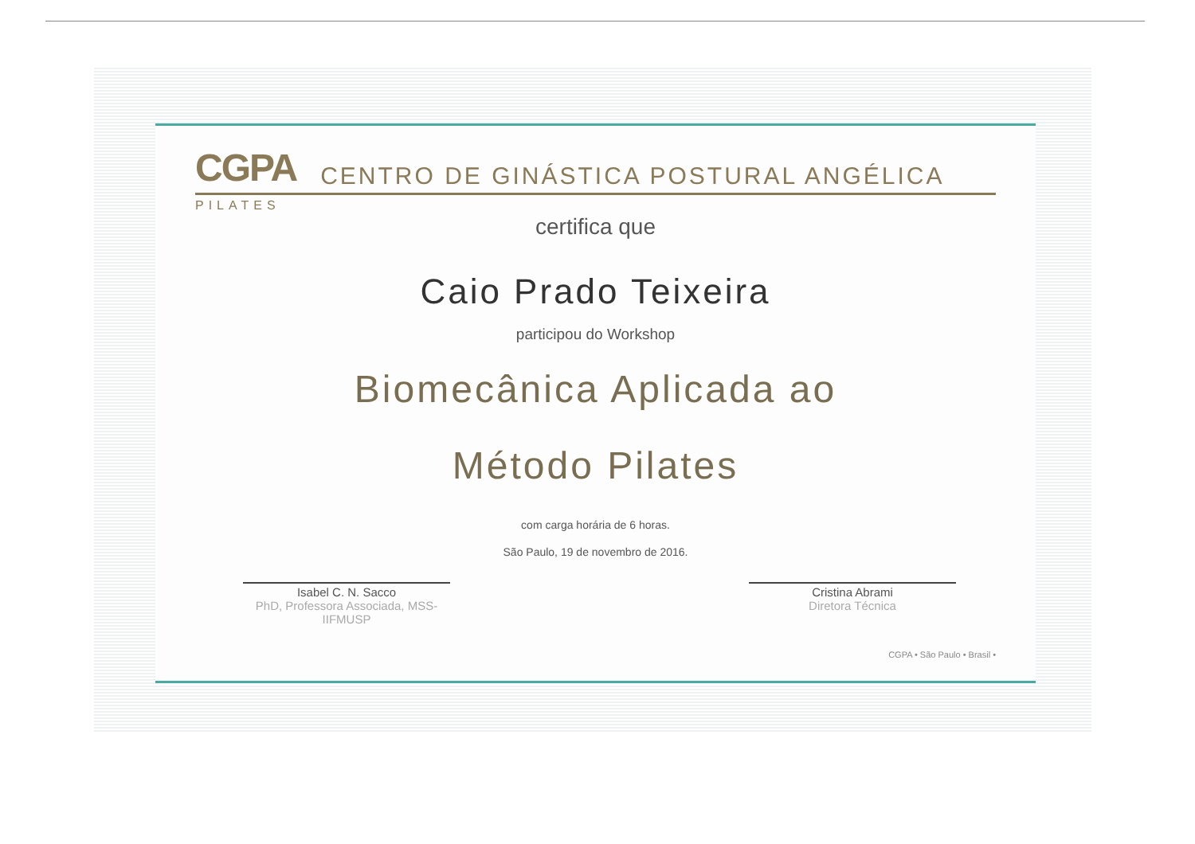CGPA
CENTRO DE GINÁSTICA POSTURAL ANGÉLICA
PILATES
certifica que
Caio Prado Teixeira
participou do Workshop
Biomecânica Aplicada ao
Método Pilates
com carga horária de 6 horas.
São Paulo, 19 de novembro de 2016.
Isabel C. N. Sacco
PhD, Professora Associada, MSS-IIFMUSP
Cristina Abrami
Diretora Técnica
CGPA • São Paulo • Brasil •